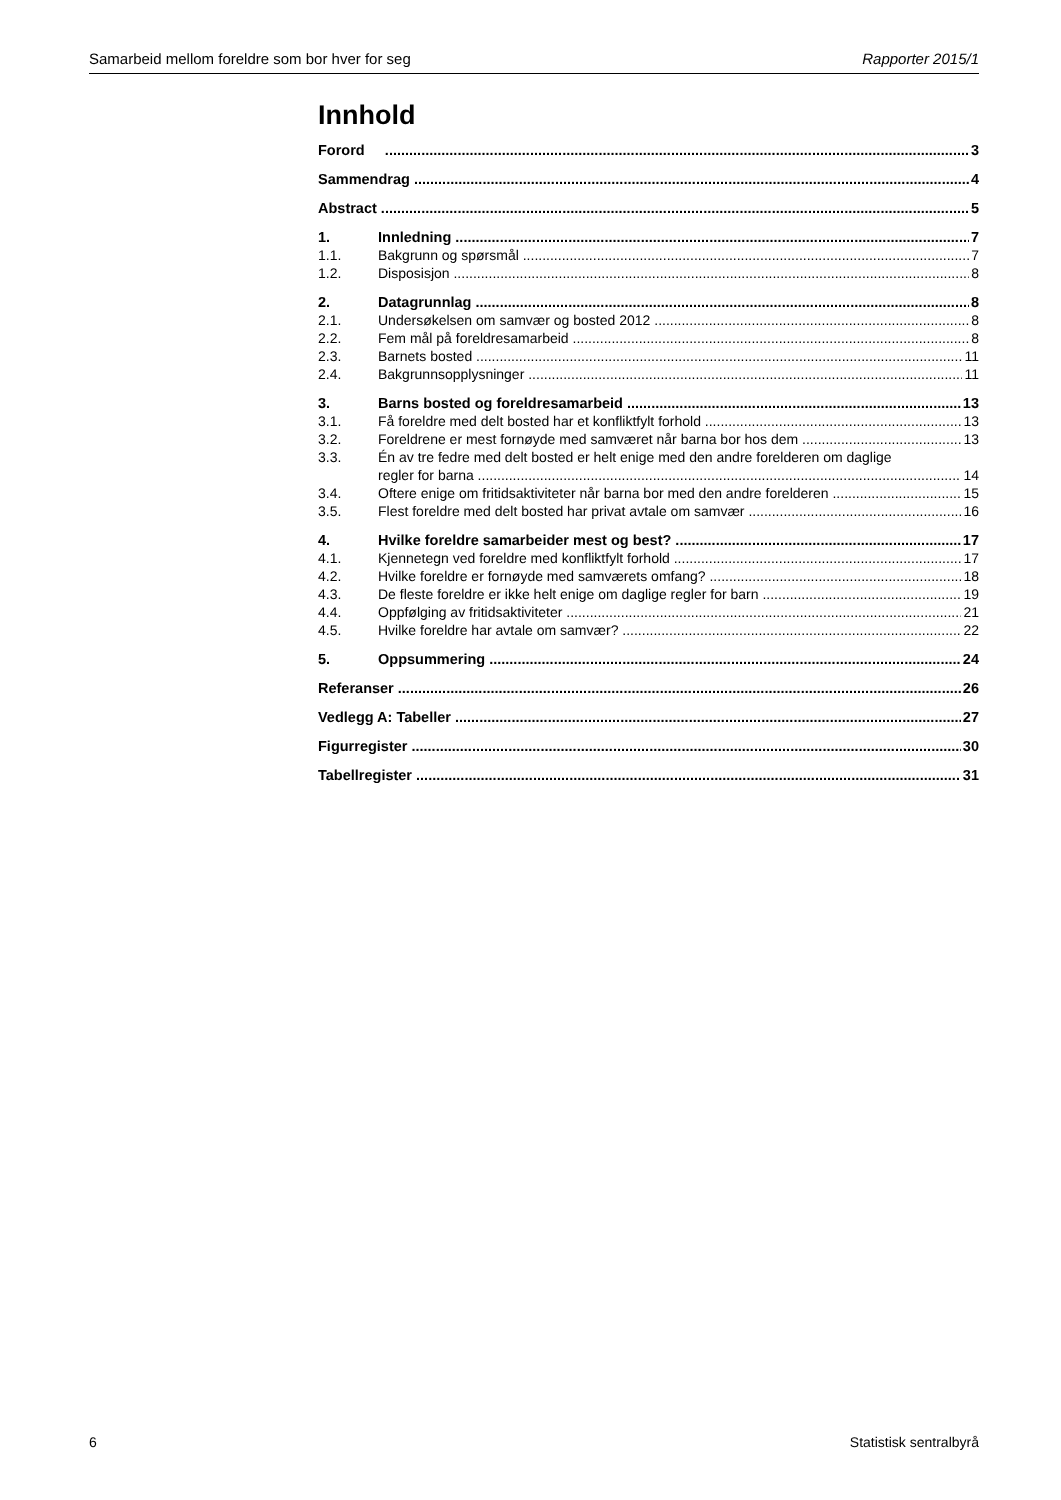Samarbeid mellom foreldre som bor hver for seg Rapporter 2015/1
Innhold
Forord 3
Sammendrag 4
Abstract 5
1. Innledning 7
1.1. Bakgrunn og spørsmål 7
1.2. Disposisjon 8
2. Datagrunnlag 8
2.1. Undersøkelsen om samvær og bosted 2012 8
2.2. Fem mål på foreldresamarbeid 8
2.3. Barnets bosted 11
2.4. Bakgrunnsopplysninger 11
3. Barns bosted og foreldresamarbeid 13
3.1. Få foreldre med delt bosted har et konfliktfylt forhold 13
3.2. Foreldrene er mest fornøyde med samværet når barna bor hos dem 13
3.3. Én av tre fedre med delt bosted er helt enige med den andre forelderen om daglige
regler for barna 14
3.4. Oftere enige om fritidsaktiviteter når barna bor med den andre forelderen 15
3.5. Flest foreldre med delt bosted har privat avtale om samvær 16
4. Hvilke foreldre samarbeider mest og best? 17
4.1. Kjennetegn ved foreldre med konfliktfylt forhold 17
4.2. Hvilke foreldre er fornøyde med samværets omfang? 18
4.3. De fleste foreldre er ikke helt enige om daglige regler for barn 19
4.4. Oppfølging av fritidsaktiviteter 21
4.5. Hvilke foreldre har avtale om samvær? 22
5. Oppsummering 24
Referanser 26
Vedlegg A: Tabeller 27
Figurregister 30
Tabellregister 31
6 Statistisk sentralbyrå